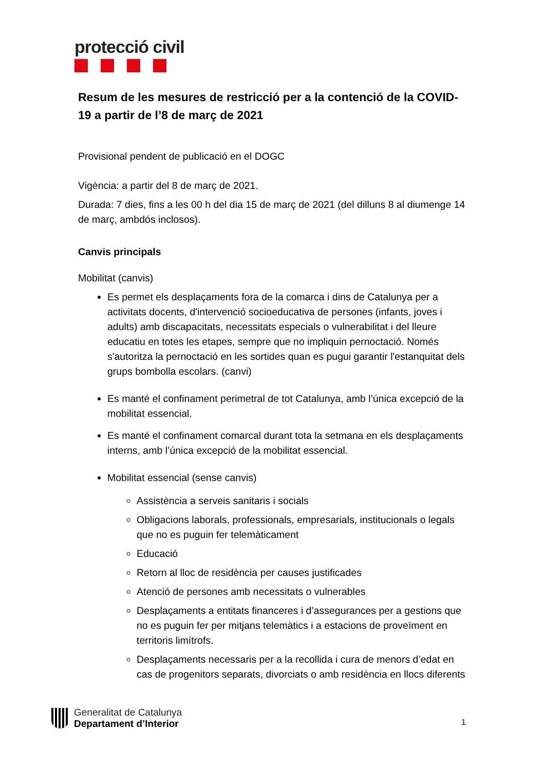protecció civil
Resum de les mesures de restricció per a la contenció de la COVID-19 a partir de l’8 de març de 2021
Provisional pendent de publicació en el DOGC
Vigència: a partir del 8 de març de 2021.
Durada: 7 dies, fins a les 00 h del dia 15 de març de 2021 (del dilluns 8 al diumenge 14 de març, ambdós inclosos).
Canvis principals
Mobilitat (canvis)
Es permet els desplaçaments fora de la comarca i dins de Catalunya per a activitats docents, d'intervenció socioeducativa de persones (infants, joves i adults) amb discapacitats, necessitats especials o vulnerabilitat i del lleure educatiu en totes les etapes, sempre que no impliquin pernoctació. Només s'autoritza la pernoctació en les sortides quan es pugui garantir l'estanquitat dels grups bombolla escolars. (canvi)
Es manté el confinament perimetral de tot Catalunya, amb l’única excepció de la mobilitat essencial.
Es manté el confinament comarcal durant tota la setmana en els desplaçaments interns, amb l’única excepció de la mobilitat essencial.
Mobilitat essencial (sense canvis)
Assistència a serveis sanitaris i socials
Obligacions laborals, professionals, empresarials, institucionals o legals que no es puguin fer telemàticament
Educació
Retorn al lloc de residència per causes justificades
Atenció de persones amb necessitats o vulnerables
Desplaçaments a entitats financeres i d’assegurances per a gestions que no es puguin fer per mitjans telemàtics i a estacions de proveïment en territoris limítrofs.
Desplaçaments necessaris per a la recollida i cura de menors d’edat en cas de progenitors separats, divorciats o amb residència en llocs diferents
Generalitat de Catalunya
Departament d’Interior
1